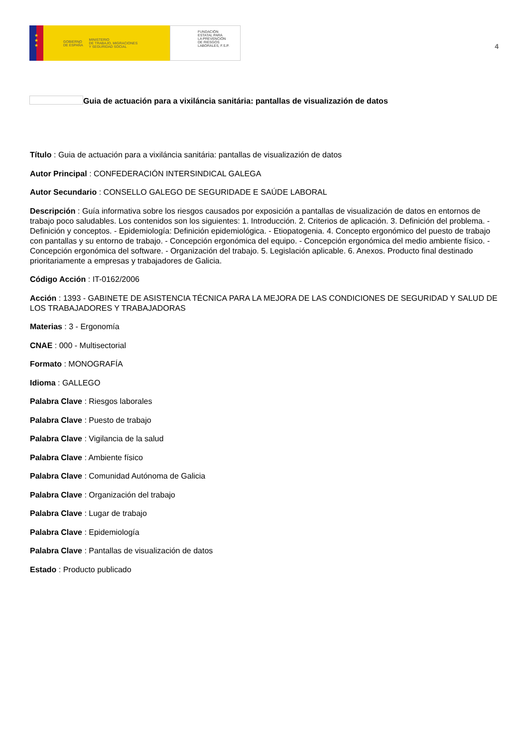★
★
★
GOBIERNO
DE ESPAÑA MINISTERIO
DE TRABAJO, MIGRACIONES
Y SEGURIDAD SOCIAL
FUNDACIÓN
ESTATAL PARA
LA PREVENCIÓN
DE RIESGOS
LABORALES, F.S.P.
4
Guia de actuación para a vixiláncia sanitária: pantallas de visualizazión de datos
Título : Guia de actuación para a vixiláncia sanitária: pantallas de visualizazión de datos
Autor Principal : CONFEDERACIÓN INTERSINDICAL GALEGA
Autor Secundario : CONSELLO GALEGO DE SEGURIDADE E SAÚDE LABORAL
Descripción : Guía informativa sobre los riesgos causados por exposición a pantallas de visualización de datos en entornos de trabajo poco saludables. Los contenidos son los siguientes: 1. Introducción. 2. Criterios de aplicación. 3. Definición del problema. - Definición y conceptos. - Epidemiología: Definición epidemiológica. - Etiopatogenia. 4. Concepto ergonómico del puesto de trabajo con pantallas y su entorno de trabajo. - Concepción ergonómica del equipo. - Concepción ergonómica del medio ambiente físico. - Concepción ergonómica del software. - Organización del trabajo. 5. Legislación aplicable. 6. Anexos. Producto final destinado prioritariamente a empresas y trabajadores de Galicia.
Código Acción : IT-0162/2006
Acción : 1393 - GABINETE DE ASISTENCIA TÉCNICA PARA LA MEJORA DE LAS CONDICIONES DE SEGURIDAD Y SALUD DE LOS TRABAJADORES Y TRABAJADORAS
Materias : 3 - Ergonomía
CNAE : 000 - Multisectorial
Formato : MONOGRAFÍA
Idioma : GALLEGO
Palabra Clave : Riesgos laborales
Palabra Clave : Puesto de trabajo
Palabra Clave : Vigilancia de la salud
Palabra Clave : Ambiente físico
Palabra Clave : Comunidad Autónoma de Galicia
Palabra Clave : Organización del trabajo
Palabra Clave : Lugar de trabajo
Palabra Clave : Epidemiología
Palabra Clave : Pantallas de visualización de datos
Estado : Producto publicado